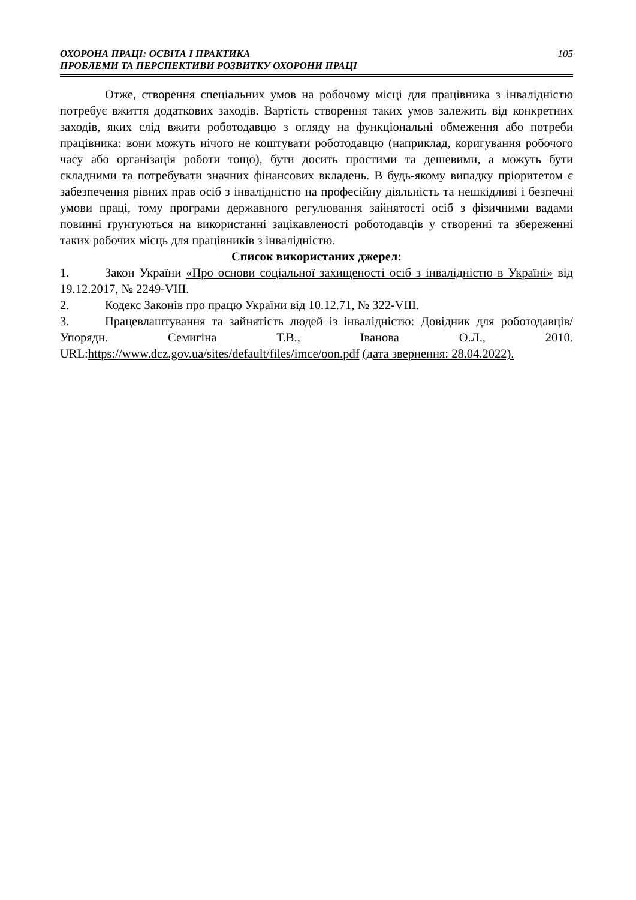ОХОРОНА ПРАЦІ: ОСВІТА І ПРАКТИКА
ПРОБЛЕМИ ТА ПЕРСПЕКТИВИ РОЗВИТКУ ОХОРОНИ ПРАЦІ
105
Отже, створення спеціальних умов на робочому місці для працівника з інвалідністю потребує вжиття додаткових заходів. Вартість створення таких умов залежить від конкретних заходів, яких слід вжити роботодавцю з огляду на функціональні обмеження або потреби працівника: вони можуть нічого не коштувати роботодавцю (наприклад, коригування робочого часу або організація роботи тощо), бути досить простими та дешевими, а можуть бути складними та потребувати значних фінансових вкладень. В будь-якому випадку пріоритетом є забезпечення рівних прав осіб з інвалідністю на професійну діяльність та нешкідливі і безпечні умови праці, тому програми державного регулювання зайнятості осіб з фізичними вадами повинні ґрунтуються на використанні зацікавленості роботодавців у створенні та збереженні таких робочих місць для працівників з інвалідністю.
Список використаних джерел:
1. Закон України «Про основи соціальної захищеності осіб з інвалідністю в Україні» від 19.12.2017, № 2249-VIII.
2. Кодекс Законів про працю України від 10.12.71, № 322-VIII.
3. Працевлаштування та зайнятість людей із інвалідністю: Довідник для роботодавців/ Упорядн. Семигіна Т.В., Іванова О.Л., 2010. URL:https://www.dcz.gov.ua/sites/default/files/imce/oon.pdf (дата звернення: 28.04.2022).